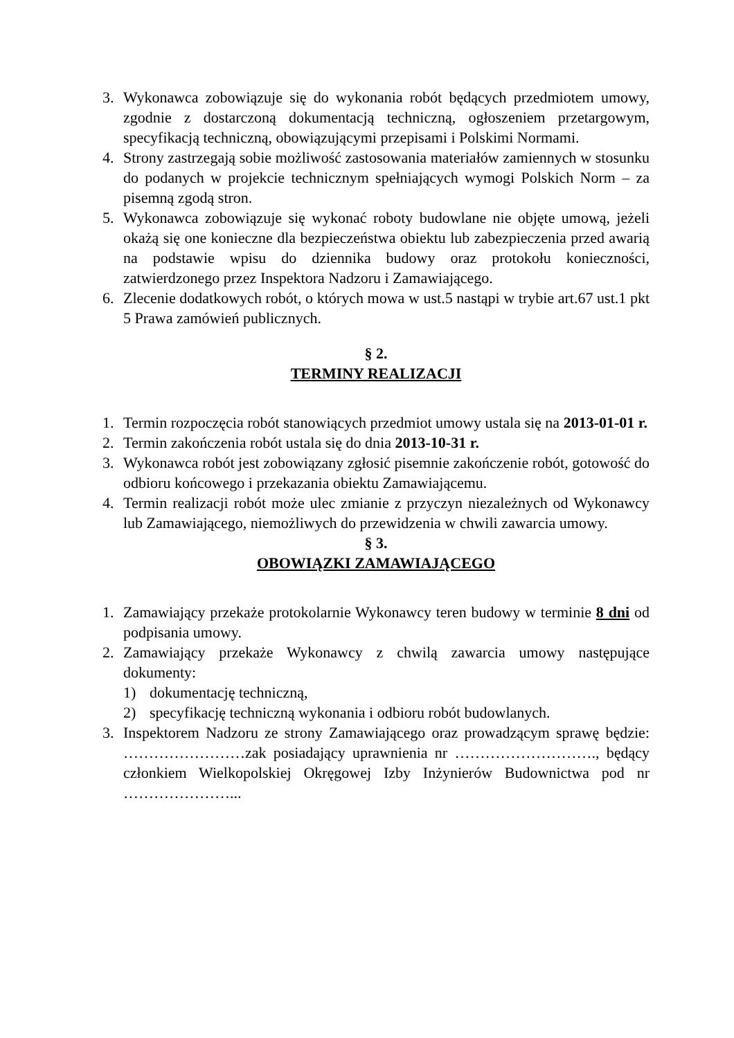3. Wykonawca zobowiązuje się do wykonania robót będących przedmiotem umowy, zgodnie z dostarczoną dokumentacją techniczną, ogłoszeniem przetargowym, specyfikacją techniczną, obowiązującymi przepisami i Polskimi Normami.
4. Strony zastrzegają sobie możliwość zastosowania materiałów zamiennych w stosunku do podanych w projekcie technicznym spełniających wymogi Polskich Norm – za pisemną zgodą stron.
5. Wykonawca zobowiązuje się wykonać roboty budowlane nie objęte umową, jeżeli okażą się one konieczne dla bezpieczeństwa obiektu lub zabezpieczenia przed awarią na podstawie wpisu do dziennika budowy oraz protokołu konieczności, zatwierdzonego przez Inspektora Nadzoru i Zamawiającego.
6. Zlecenie dodatkowych robót, o których mowa w ust.5 nastąpi w trybie art.67 ust.1 pkt 5 Prawa zamówień publicznych.
§ 2.
TERMINY REALIZACJI
1. Termin rozpoczęcia robót stanowiących przedmiot umowy ustala się na 2013-01-01 r.
2. Termin zakończenia robót ustala się do dnia 2013-10-31 r.
3. Wykonawca robót jest zobowiązany zgłosić pisemnie zakończenie robót, gotowość do odbioru końcowego i przekazania obiektu Zamawiającemu.
4. Termin realizacji robót może ulec zmianie z przyczyn niezależnych od Wykonawcy lub Zamawiającego, niemożliwych do przewidzenia w chwili zawarcia umowy.
§ 3.
OBOWIĄZKI ZAMAWIAJĄCEGO
1. Zamawiający przekaże protokolarnie Wykonawcy teren budowy w terminie 8 dni od podpisania umowy.
2. Zamawiający przekaże Wykonawcy z chwilą zawarcia umowy następujące dokumenty:
1) dokumentację techniczną,
2) specyfikację techniczną wykonania i odbioru robót budowlanych.
3. Inspektorem Nadzoru ze strony Zamawiającego oraz prowadzącym sprawę będzie: ……………………zak posiadający uprawnienia nr ………………………., będący członkiem Wielkopolskiej Okręgowej Izby Inżynierów Budownictwa pod nr …………………...